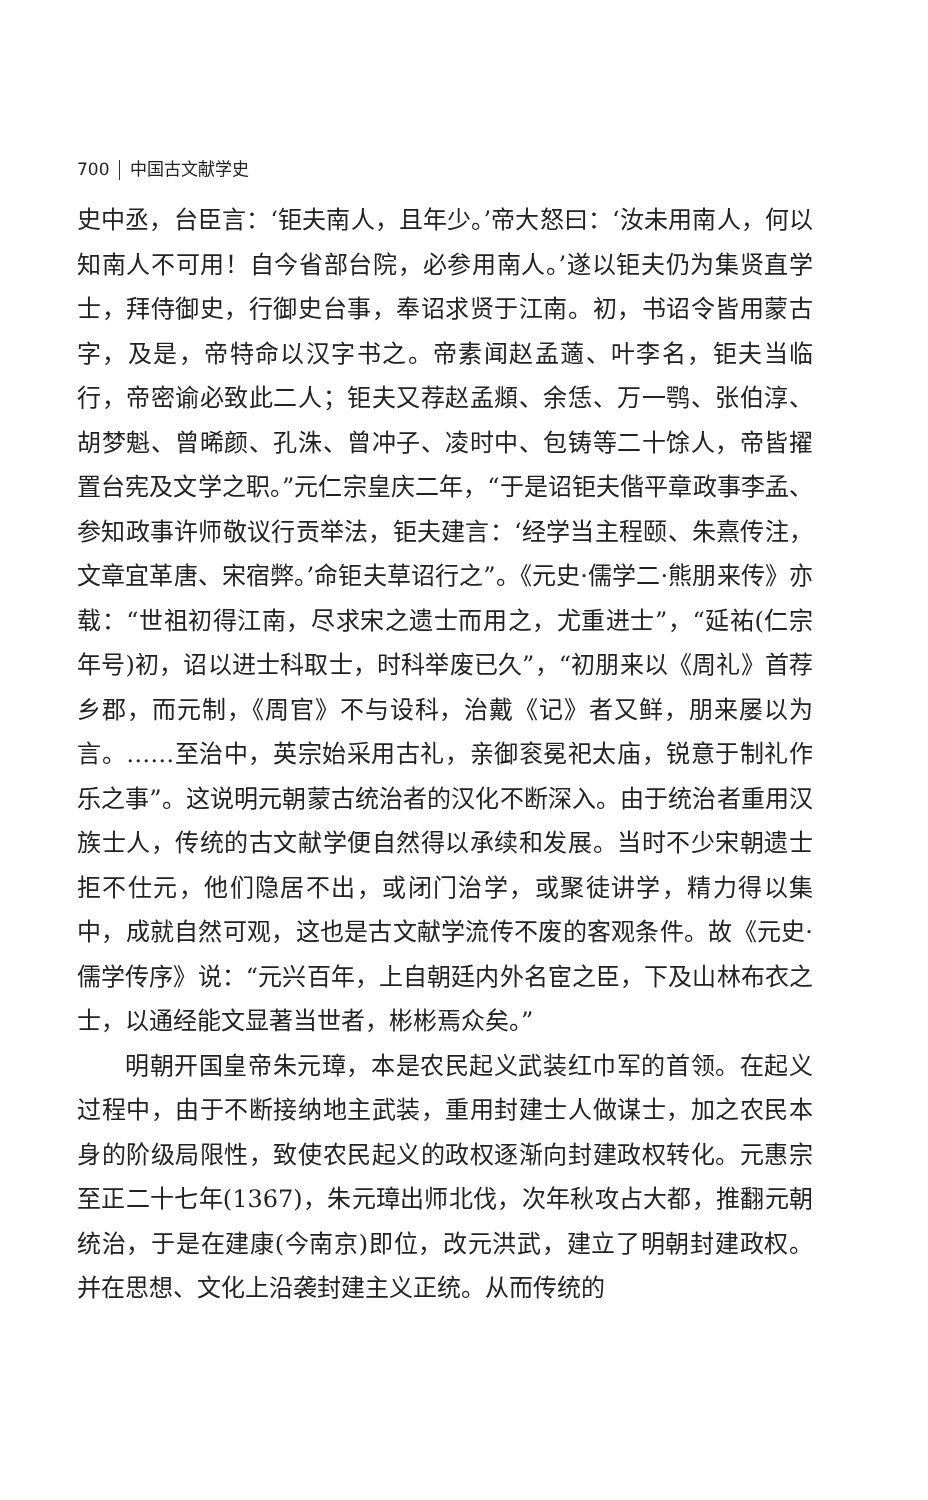700 中国古文献学史
史中丞，台臣言：‘钜夫南人，且年少。’帝大怒曰：‘汝未用南人，何以知南人不可用！自今省部台院，必参用南人。’遂以钜夫仍为集贤直学士，拜侍御史，行御史台事，奉诏求贤于江南。初，书诏令皆用蒙古字，及是，帝特命以汉字书之。帝素闻赵孟藡、叶李名，钜夫当临行，帝密谕必致此二人；钜夫又荐赵孟頫、余恁、万一鹗、张伯淳、胡梦魁、曾晞颜、孔洙、曾冲子、凌时中、包铸等二十馀人，帝皆擢置台宪及文学之职。”元仁宗皇庆二年，“于是诏钜夫偕平章政事李孟、参知政事许师敬议行贡举法，钜夫建言：‘经学当主程颐、朱熹传注，文章宜革唐、宋宿弊。’命钜夫草诏行之”。《元史·儒学二·熊朋来传》亦载：“世祖初得江南，尽求宋之遗士而用之，尤重进士”，“延祐(仁宗年号)初，诏以进士科取士，时科举废已久”，“初朋来以《周礼》首荐乡郡，而元制，《周官》不与设科，治戴《记》者又鲜，朋来屡以为言。……至治中，英宗始采用古礼，亲御衮冕祀太庙，锐意于制礼作乐之事”。这说明元朝蒙古统治者的汉化不断深入。由于统治者重用汉族士人，传统的古文献学便自然得以承续和发展。当时不少宋朝遗士拒不仕元，他们隐居不出，或闭门治学，或聚徒讲学，精力得以集中，成就自然可观，这也是古文献学流传不废的客观条件。故《元史·儒学传序》说：“元兴百年，上自朝廷内外名宦之臣，下及山林布衣之士，以通经能文显著当世者，彬彬焉众矣。”
明朝开国皇帝朱元璋，本是农民起义武装红巾军的首领。在起义过程中，由于不断接纳地主武装，重用封建士人做谋士，加之农民本身的阶级局限性，致使农民起义的政权逐渐向封建政权转化。元惠宗至正二十七年(1367)，朱元璋出师北伐，次年秋攻占大都，推翻元朝统治，于是在建康(今南京)即位，改元洪武，建立了明朝封建政权。并在思想、文化上沿袭封建主义正统。从而传统的